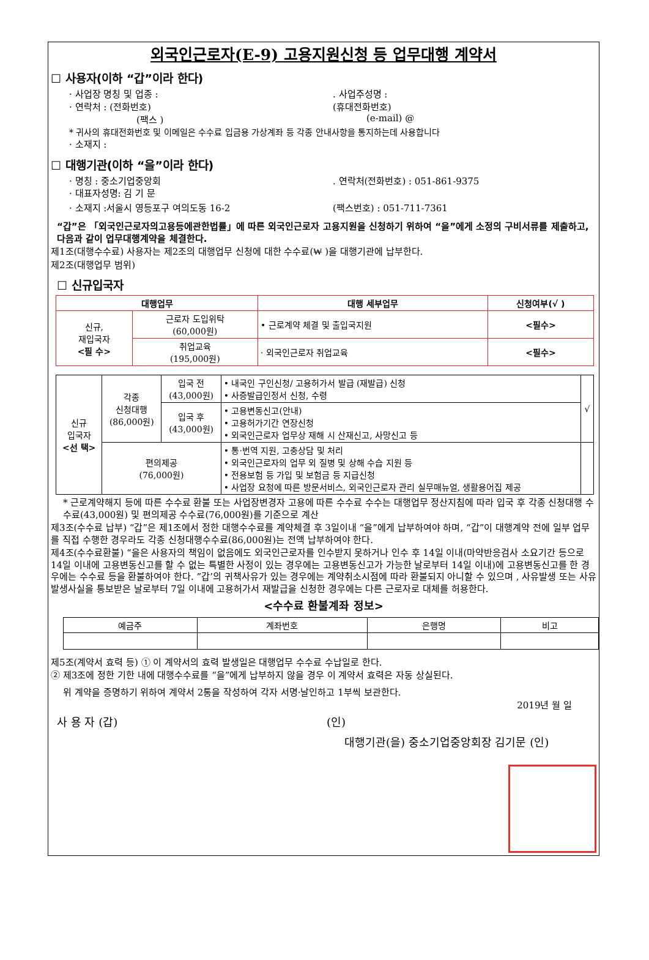외국인근로자(E-9) 고용지원신청 등 업무대행 계약서
☐ 사용자(이하 “갑”이라 한다)
· 사업장 명칭 및 업종 : . 사업주성명 :
· 연락처 : (전화번호) (휴대전화번호)
(팩스 ) (e-mail) @
* 귀사의 휴대전화번호 및 이메일은 수수료 입금용 가상계좌 등 각종 안내사항을 통지하는데 사용합니다
· 소재지 :
☐ 대행기관(이하 “을”이라 한다)
· 명칭 : 중소기업중앙회 . 연락처(전화번호) : 051-861-9375
· 대표자성명: 김 기 문
· 소재지 :서울시 영등포구 여의도동 16-2
(팩스번호) : 051-711-7361
“갑”은 「외국인근로자의고용등에관한법률」에 따른 외국인근로자 고용지원을 신청하기 위하여 “을”에게 소정의 구비서류를 제출하고, 다음과 같이 업무대행계약을 체결한다.
제1조(대행수수료) 사용자는 제2조의 대행업무 신청에 대한 수수료(₩ )을 대행기관에 납부한다.
제2조(대행업무 범위)
☐ 신규입국자
| 대행업무 | | 대행 세부업무 | 신청여부(√ ) |
| --- | --- | --- | --- |
| 신규, 재입국자 <필 수> | 근로자 도입위탁 (60,000원) | • 근로계약 체결 및 출입국지원 | <필수> |
| | 취업교육 (195,000원) | · 외국인근로자 취업교육 | <필수> |
| 신규 입국자 <선 택> | 각종 신청대행 (86,000원) | 입국 전 (43,000원) | • 내국인 구인신청/ 고용허가서 발급 (재발급) 신청 • 사증발급인정서 신청, 수령 | √ |
| | | 입국 후 (43,000원) | • 고용변동신고(안내) • 고용허가기간 연장신청 • 외국인근로자 업무상 재해 시 산재신고, 사망신고 등 | |
| | 편의제공 (76,000원) | | • 통·번역 지원, 고충상담 및 처리 • 외국인근로자의 업무 외 질병 및 상해 수습 지원 등 • 전용보험 등 가입 및 보험금 등 지급신청 • 사업장 요청에 따른 방문서비스, 외국인근로자 관리 실무매뉴얼, 생활용어집 제공 | |
* 근로계약해지 등에 따른 수수료 환불 또는 사업장변경자 고용에 따른 수수료 수수는 대행업무 정산지침에 따라 입국 후 각종 신청대행 수수료(43,000원) 및 편의제공 수수료(76,000원)를 기준으로 계산
제3조(수수료 납부) “갑”은 제1조에서 정한 대행수수료를 계약체결 후 3일이내 “을”에게 납부하여야 하며, “갑”이 대행계약 전에 일부 업무를 직접 수행한 경우라도 각종 신청대행수수료(86,000원)는 전액 납부하여야 한다.
제4조(수수료환불) “을은 사용자의 책임이 없음에도 외국인근로자를 인수받지 못하거나 인수 후 14일 이내(마약반응검사 소요기간 등으로 14일 이내에 고용변동신고를 할 수 없는 특별한 사정이 있는 경우에는 고용변동신고가 가능한 날로부터 14일 이내)에 고용변동신고를 한 경우에는 수수료 등을 환불하여야 한다. ”갑’의 귀책사유가 있는 경우에는 계약취소시점에 따라 환불되지 아니할 수 있으며 , 사유발생 또는 사유발생사실을 통보받은 날로부터 7일 이내에 고용허가서 재발급을 신청한 경우에는 다른 근로자로 대체를 허용한다.
<수수료 환불계좌 정보>
| 예금주 | 계좌번호 | 은행명 | 비고 |
제5조(계약서 효력 등) ① 이 계약서의 효력 발생일은 대행업무 수수료 수납일로 한다.
② 제3조에 정한 기한 내에 대행수수료를 “을”에게 납부하지 않을 경우 이 계약서 효력은 자동 상실된다.
위 계약을 증명하기 위하여 계약서 2통을 작성하여 각자 서명·날인하고 1부씩 보관한다.
2019년 월 일
사 용 자 (갑) (인)
대행기관(을) 중소기업중앙회장 김기문 (인)